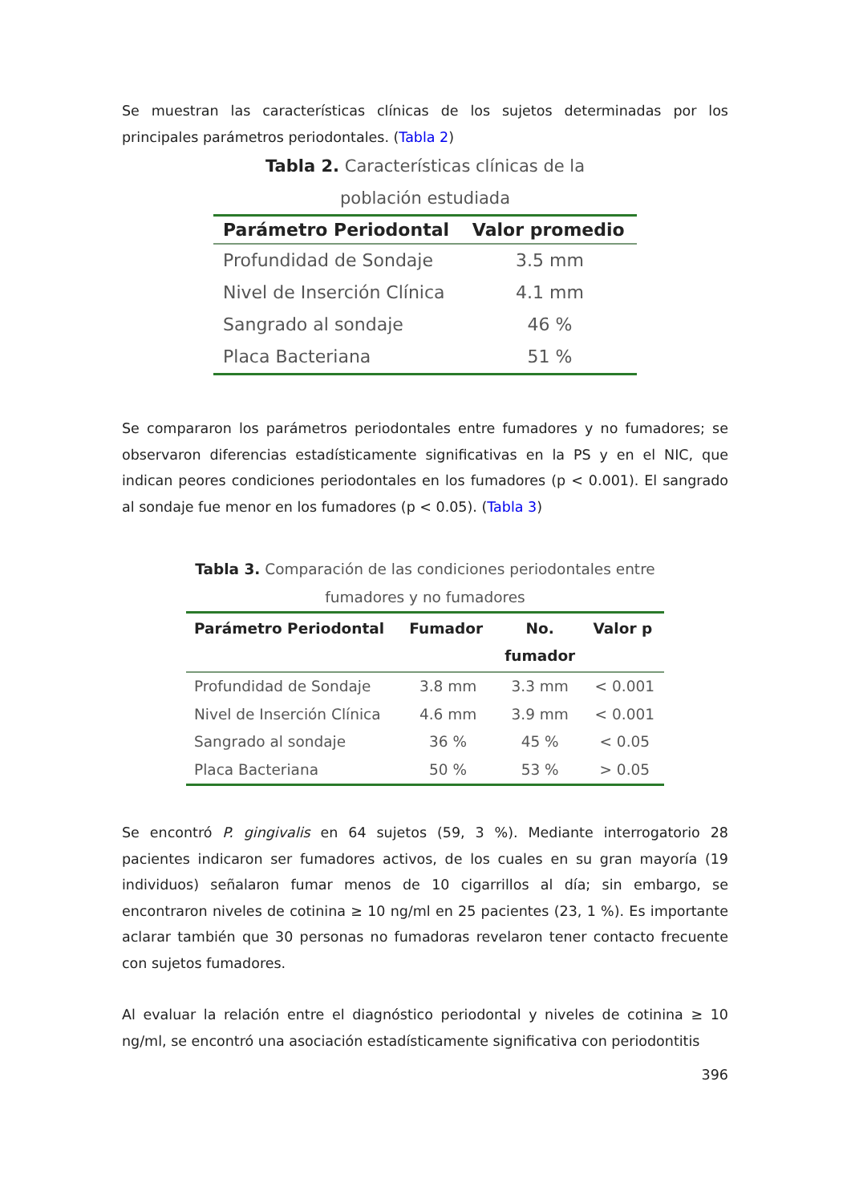Se muestran las características clínicas de los sujetos determinadas por los principales parámetros periodontales. (Tabla 2)
Tabla 2. Características clínicas de la
población estudiada
| Parámetro Periodontal | Valor promedio |
| --- | --- |
| Profundidad de Sondaje | 3.5 mm |
| Nivel de Inserción Clínica | 4.1 mm |
| Sangrado al sondaje | 46 % |
| Placa Bacteriana | 51 % |
Se compararon los parámetros periodontales entre fumadores y no fumadores; se observaron diferencias estadísticamente significativas en la PS y en el NIC, que indican peores condiciones periodontales en los fumadores (p < 0.001). El sangrado al sondaje fue menor en los fumadores (p < 0.05). (Tabla 3)
Tabla 3. Comparación de las condiciones periodontales entre
fumadores y no fumadores
| Parámetro Periodontal | Fumador | No. fumador | Valor p |
| --- | --- | --- | --- |
| Profundidad de Sondaje | 3.8 mm | 3.3 mm | < 0.001 |
| Nivel de Inserción Clínica | 4.6 mm | 3.9 mm | < 0.001 |
| Sangrado al sondaje | 36 % | 45 % | < 0.05 |
| Placa Bacteriana | 50 % | 53 % | > 0.05 |
Se encontró P. gingivalis en 64 sujetos (59, 3 %). Mediante interrogatorio 28 pacientes indicaron ser fumadores activos, de los cuales en su gran mayoría (19 individuos) señalaron fumar menos de 10 cigarrillos al día; sin embargo, se encontraron niveles de cotinina ≥ 10 ng/ml en 25 pacientes (23, 1 %). Es importante aclarar también que 30 personas no fumadoras revelaron tener contacto frecuente con sujetos fumadores.
Al evaluar la relación entre el diagnóstico periodontal y niveles de cotinina ≥ 10 ng/ml, se encontró una asociación estadísticamente significativa con periodontitis
396